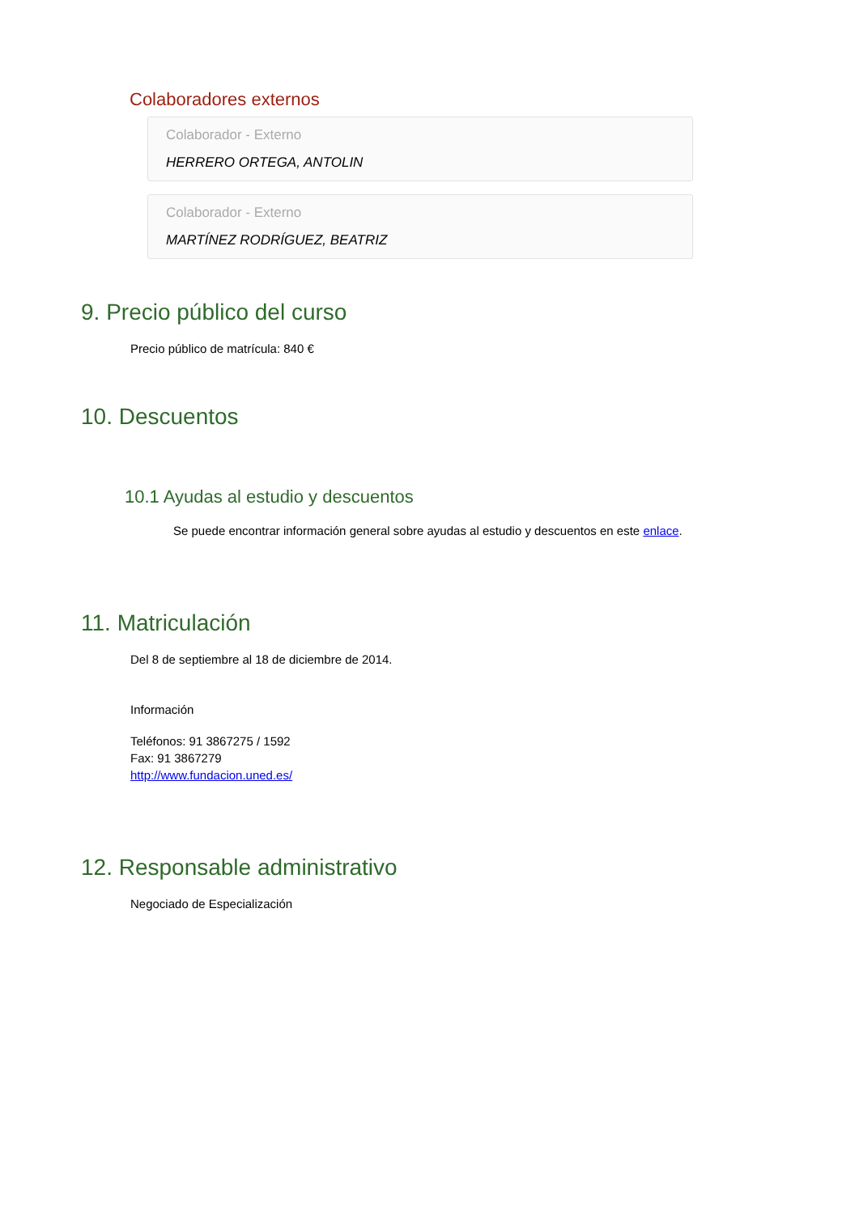Colaboradores externos
Colaborador - Externo
HERRERO ORTEGA, ANTOLIN
Colaborador - Externo
MARTÍNEZ RODRÍGUEZ, BEATRIZ
9. Precio público del curso
Precio público de matrícula: 840 €
10. Descuentos
10.1 Ayudas al estudio y descuentos
Se puede encontrar información general sobre ayudas al estudio y descuentos en este enlace.
11. Matriculación
Del 8 de septiembre al 18 de diciembre de 2014.
Información
Teléfonos: 91 3867275 / 1592
Fax: 91 3867279
http://www.fundacion.uned.es/
12. Responsable administrativo
Negociado de Especialización